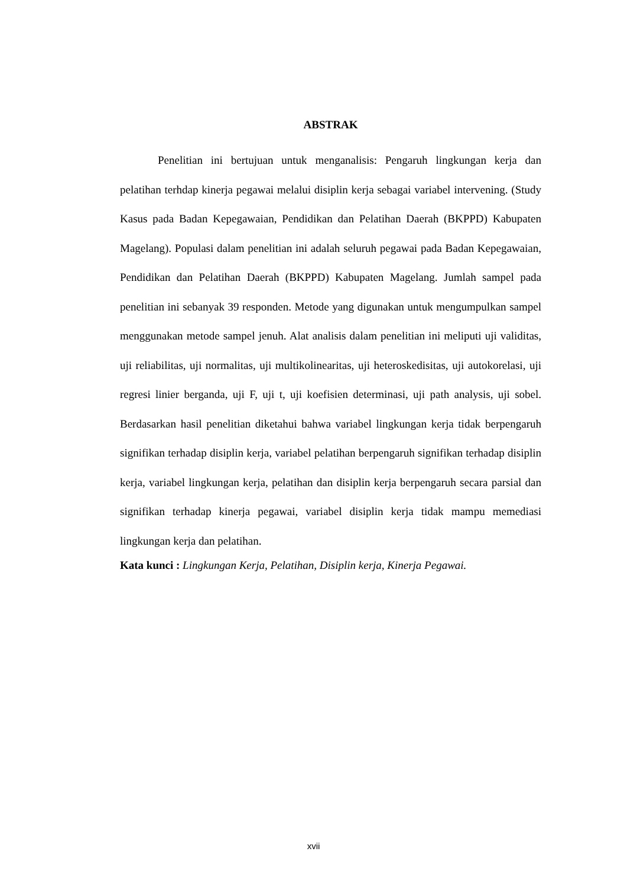ABSTRAK
Penelitian ini bertujuan untuk menganalisis: Pengaruh lingkungan kerja dan pelatihan terhdap kinerja pegawai melalui disiplin kerja sebagai variabel intervening. (Study Kasus pada Badan Kepegawaian, Pendidikan dan Pelatihan Daerah (BKPPD) Kabupaten Magelang). Populasi dalam penelitian ini adalah seluruh pegawai pada Badan Kepegawaian, Pendidikan dan Pelatihan Daerah (BKPPD) Kabupaten Magelang. Jumlah sampel pada penelitian ini sebanyak 39 responden. Metode yang digunakan untuk mengumpulkan sampel menggunakan metode sampel jenuh. Alat analisis dalam penelitian ini meliputi uji validitas, uji reliabilitas, uji normalitas, uji multikolinearitas, uji heteroskedisitas, uji autokorelasi, uji regresi linier berganda, uji F, uji t, uji koefisien determinasi, uji path analysis, uji sobel. Berdasarkan hasil penelitian diketahui bahwa variabel lingkungan kerja tidak berpengaruh signifikan terhadap disiplin kerja, variabel pelatihan berpengaruh signifikan terhadap disiplin kerja, variabel lingkungan kerja, pelatihan dan disiplin kerja berpengaruh secara parsial dan signifikan terhadap kinerja pegawai, variabel disiplin kerja tidak mampu memediasi lingkungan kerja dan pelatihan.
Kata kunci : Lingkungan Kerja, Pelatihan, Disiplin kerja, Kinerja Pegawai.
xvii